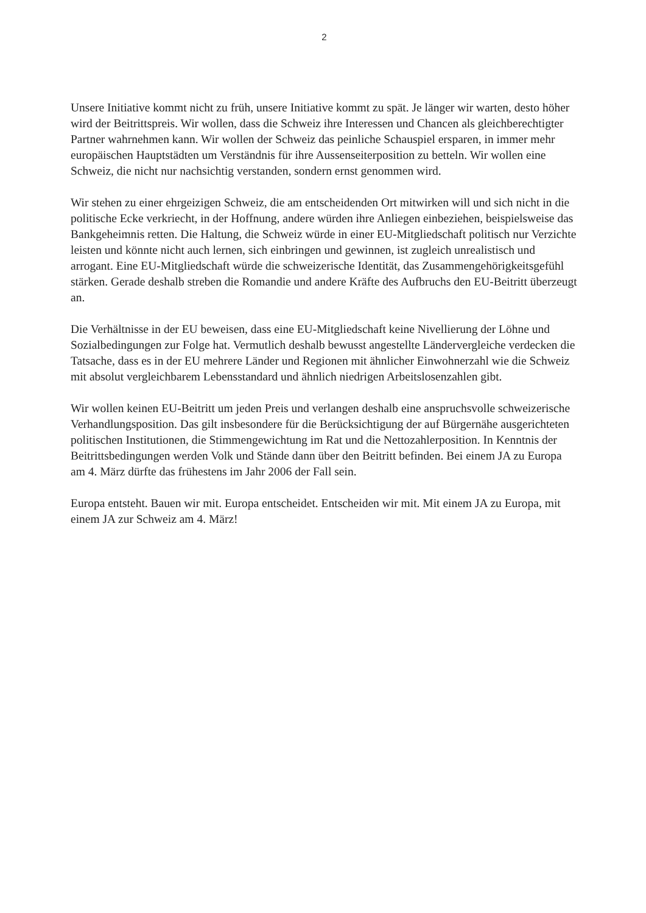2
Unsere Initiative kommt nicht zu früh, unsere Initiative kommt zu spät. Je länger wir warten, desto höher wird der Beitrittspreis. Wir wollen, dass die Schweiz ihre Interessen und Chancen als gleichberechtigter Partner wahrnehmen kann. Wir wollen der Schweiz das peinliche Schauspiel ersparen, in immer mehr europäischen Hauptstädten um Verständnis für ihre Aussenseiterposition zu betteln. Wir wollen eine Schweiz, die nicht nur nachsichtig verstanden, sondern ernst genommen wird.
Wir stehen zu einer ehrgeizigen Schweiz, die am entscheidenden Ort mitwirken will und sich nicht in die politische Ecke verkriecht, in der Hoffnung, andere würden ihre Anliegen einbeziehen, beispielsweise das Bankgeheimnis retten. Die Haltung, die Schweiz würde in einer EU-Mitgliedschaft politisch nur Verzichte leisten und könnte nicht auch lernen, sich einbringen und gewinnen, ist zugleich unrealistisch und arrogant. Eine EU-Mitgliedschaft würde die schweizerische Identität, das Zusammengehörigkeitsgefühl stärken. Gerade deshalb streben die Romandie und andere Kräfte des Aufbruchs den EU-Beitritt überzeugt an.
Die Verhältnisse in der EU beweisen, dass eine EU-Mitgliedschaft keine Nivellierung der Löhne und Sozialbedingungen zur Folge hat. Vermutlich deshalb bewusst angestellte Ländervergleiche verdecken die Tatsache, dass es in der EU mehrere Länder und Regionen mit ähnlicher Einwohnerzahl wie die Schweiz mit absolut vergleichbarem Lebensstandard und ähnlich niedrigen Arbeitslosenzahlen gibt.
Wir wollen keinen EU-Beitritt um jeden Preis und verlangen deshalb eine anspruchsvolle schweizerische Verhandlungsposition. Das gilt insbesondere für die Berücksichtigung der auf Bürgernähe ausgerichteten politischen Institutionen, die Stimmengewichtung im Rat und die Nettozahlerposition. In Kenntnis der Beitrittsbedingungen werden Volk und Stände dann über den Beitritt befinden. Bei einem JA zu Europa am 4. März dürfte das frühestens im Jahr 2006 der Fall sein.
Europa entsteht. Bauen wir mit. Europa entscheidet. Entscheiden wir mit. Mit einem JA zu Europa, mit einem JA zur Schweiz am 4. März!